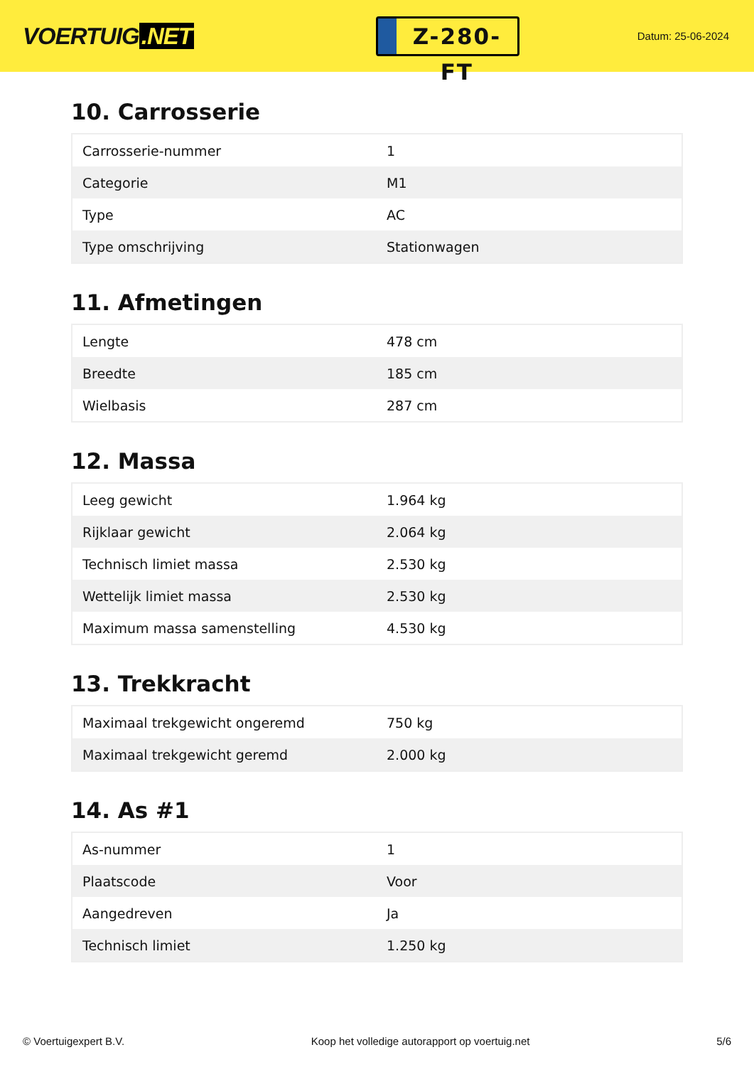VOERTUIG.NET
Z-280-FT
Datum: 25-06-2024
10. Carrosserie
| Carrosserie-nummer | 1 |
| Categorie | M1 |
| Type | AC |
| Type omschrijving | Stationwagen |
11. Afmetingen
| Lengte | 478 cm |
| Breedte | 185 cm |
| Wielbasis | 287 cm |
12. Massa
| Leeg gewicht | 1.964 kg |
| Rijklaar gewicht | 2.064 kg |
| Technisch limiet massa | 2.530 kg |
| Wettelijk limiet massa | 2.530 kg |
| Maximum massa samenstelling | 4.530 kg |
13. Trekkracht
| Maximaal trekgewicht ongeremd | 750 kg |
| Maximaal trekgewicht geremd | 2.000 kg |
14. As #1
| As-nummer | 1 |
| Plaatscode | Voor |
| Aangedreven | Ja |
| Technisch limiet | 1.250 kg |
© Voertuigexpert B.V. Koop het volledige autorapport op voertuig.net 5/6